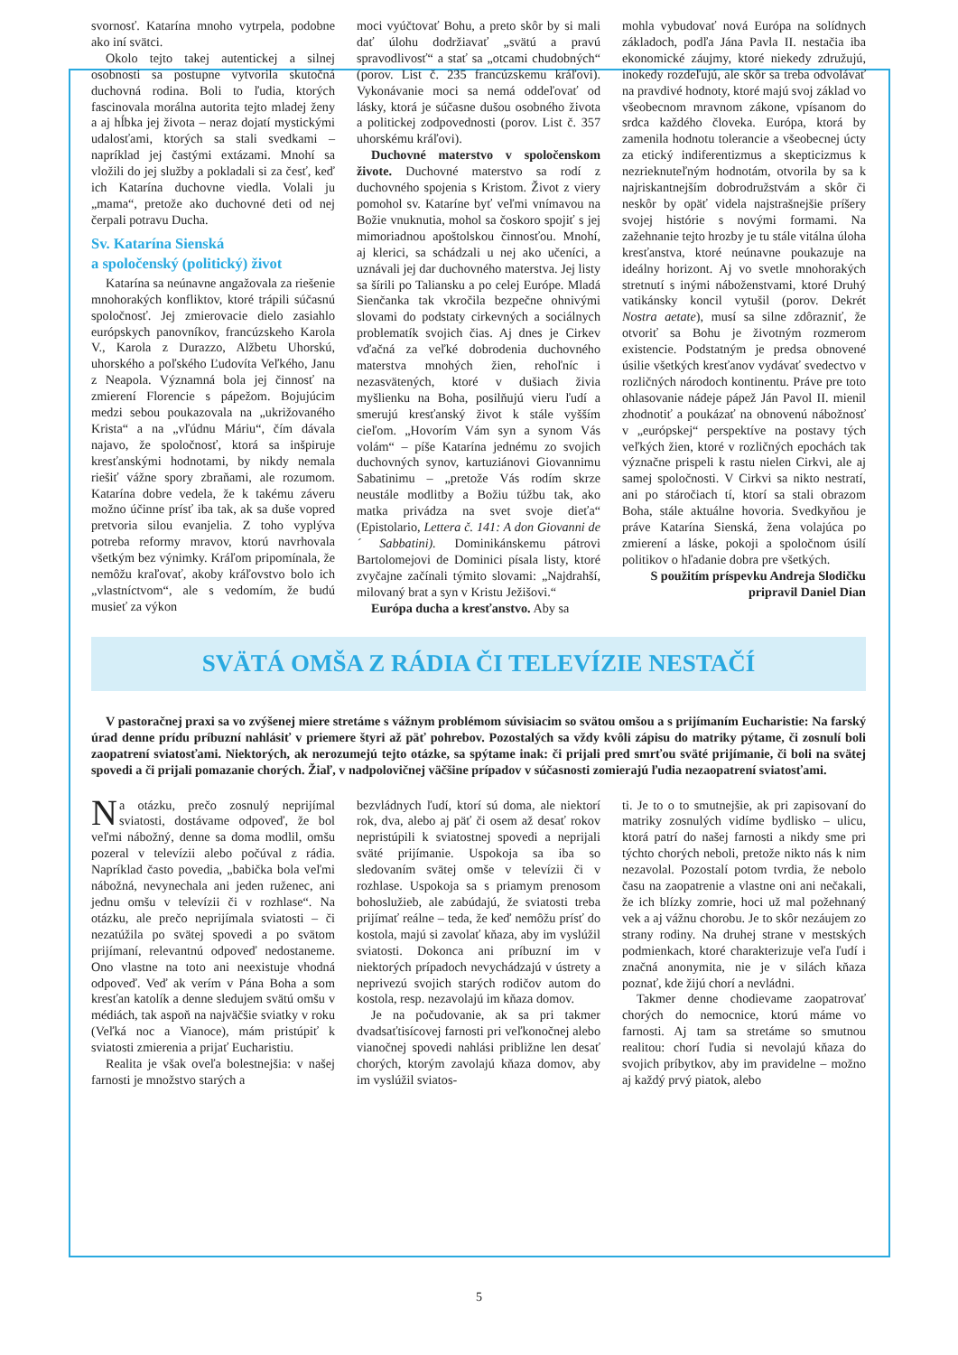svornosť. Katarína mnoho vytrpela, podobne ako iní svätci.
Okolo tejto takej autentickej a silnej osobnosti sa postupne vytvorila skutočná duchovná rodina. Boli to ľudia, ktorých fascinovala morálna autorita tejto mladej ženy a aj hĺbka jej života – neraz dojatí mystickými udalosťami, ktorých sa stali svedkami – napríklad jej častými extázami. Mnohí sa vložili do jej služby a pokladali si za česť, keď ich Katarína duchovne viedla. Volali ju „mama“, pretože ako duchovné deti od nej čerpali potravu Ducha.
Sv. Katarína Sienská
a spoločenský (politický) život
Katarína sa neúnavne angažovala za riešenie mnohorakých konfliktov, ktoré trápili súčasnú spoločnosť. Jej zmierovacie dielo zasiahlo európskych panovníkov, francúzskeho Karola V., Karola z Durazzo, Alžbetu Uhorskú, uhorského a poľského Ľudovíta Veľkého, Janu z Neapola. Významná bola jej činnosť na zmierení Florencie s pápežom. Bojujúcim medzi sebou poukazovala na „ukrižovaného Krista“ a na „vľúdnu Máriu“, čím dávala najavo, že spoločnosť, ktorá sa inšpiruje kresťanskými hodnotami, by nikdy nemala riešiť vážne spory zbraňami, ale rozumom. Katarína dobre vedela, že k takému záveru možno účinne prísť iba tak, ak sa duše vopred pretvoria silou evanjelia. Z toho vyplýva potreba reformy mravov, ktorú navrhovala všetkým bez výnimky. Kráľom pripomínala, že nemôžu kraľovať, akoby kráľovstvo bolo ich „vlastníctvom“, ale s vedomím, že budú musieť za výkon
moci vyúčtovať Bohu, a preto skôr by si mali dať úlohu dodržiavať „svätú a pravú spravodlivosť“ a stať sa „otcami chudobných“ (porov. List č. 235 francúzskemu kráľovi). Vykonávanie moci sa nemá oddeľovať od lásky, ktorá je súčasne dušou osobného života a politickej zodpovednosti (porov. List č. 357 uhorskému kráľovi).
Duchovné materstvo v spoločenskom živote. Duchovné materstvo sa rodí z duchovného spojenia s Kristom. Život z viery pomohol sv. Kataríne byť veľmi vnímavou na Božie vnuknutia, mohol sa čoskoro spojiť s jej mimoriadnou apoštolskou činnosťou. Mnohí, aj klerici, sa schádzali u nej ako učeníci, a uznávali jej dar duchovného materstva. Jej listy sa šírili po Taliansku a po celej Európe. Mladá Sienčanka tak vkročila bezpečne ohnivými slovami do podstaty cirkevných a sociálnych problematík svojich čias. Aj dnes je Cirkev vďačná za veľké dobrodenia duchovného materstva mnohých žien, rehoľníc i nezasvätených, ktoré v dušiach živia myšlienku na Boha, posilňujú vieru ľudí a smerujú kresťanský život k stále vyšším cieľom. „Hovorím Vám syn a synom Vás volám“ – píše Katarína jednému zo svojich duchovných synov, kartuziánovi Giovannimu Sabatinimu – „pretože Vás rodím skrze neustále modlitby a Božiu túžbu tak, ako matka privádza na svet svoje dieťa“ (Epistolario, Lettera č. 141: A don Giovanni de´ Sabbatini). Dominikánskemu pátrovi Bartolomejovi de Dominici písala listy, ktoré zvyčajne začínali týmito slovami: „Najdrahší, milovaný brat a syn v Kristu Ježišovi.“
Európa ducha a kresťanstvo. Aby sa
mohla vybudovať nová Európa na solídnych základoch, podľa Jána Pavla II. nestačia iba ekonomické záujmy, ktoré niekedy združujú, inokedy rozdeľujú, ale skôr sa treba odvolávať na pravdivé hodnoty, ktoré majú svoj základ vo všeobecnom mravnom zákone, vpísanom do srdca každého človeka. Európa, ktorá by zamenila hodnotu tolerancie a všeobecnej úcty za etický indiferentizmus a skepticizmus k nezrieknuteľným hodnotám, otvorila by sa k najriskantnejším dobrodružstvám a skôr či neskôr by opäť videla najstrašnejšie príšery svojej histórie s novými formami. Na zažehnanie tejto hrozby je tu stále vitálna úloha kresťanstva, ktoré neúnavne poukazuje na ideálny horizont. Aj vo svetle mnohorakých stretnutí s inými náboženstvami, ktoré Druhý vatikánsky koncil vytušil (porov. Dekrét Nostra aetate), musí sa silne zdôrazniť, že otvoriť sa Bohu je životným rozmerom existencie. Podstatným je predsa obnovené úsilie všetkých kresťanov vydávať svedectvo v rozličných národoch kontinentu. Práve pre toto ohlasovanie nádeje pápež Ján Pavol II. mienil zhodnotiť a poukázať na obnovenú nábožnosť v „európskej“ perspektíve na postavy tých veľkých žien, ktoré v rozličných epochách tak význačne prispeli k rastu nielen Cirkvi, ale aj samej spoločnosti. V Cirkvi sa nikto nestratí, ani po stáročiach tí, ktorí sa stali obrazom Boha, stále aktuálne hovoria. Svedkyňou je práve Katarína Sienská, žena volajúca po zmierení a láske, pokoji a spoločnom úsilí politikov o hľadanie dobra pre všetkých.
S použitím príspevku Andreja Slodičku
pripravil Daniel Dian
SVÄTÁ OMŠA Z RÁDIA ČI TELEVÍZIE NESTAČÍ
V pastoračnej praxi sa vo zvýšenej miere stretáme s vážnym problémom súvisiacim so svätou omšou a s prijímaním Eucharistie: Na farský úrad denne prídu príbuzní nahlásiť v priemere štyri až päť pohrebov. Pozostalých sa vždy kvôli zápisu do matriky pýtame, či zosnulí boli zaopatrení sviatosťami. Niektorých, ak nerozumejú tejto otázke, sa spýtame inak: či prijali pred smrťou sväté prijímanie, či boli na svätej spovedi a či prijali pomazanie chorých. Žiaľ, v nadpolovičnej väčšine prípadov v súčasnosti zomierajú ľudia nezaopatrení sviatosťami.
Na otázku, prečo zosnulý neprijímal sviatosti, dostávame odpoveď, že bol veľmi nábožný, denne sa doma modlil, omšu pozeral v televízii alebo počúval z rádia. Napríklad často povedia, „babička bola veľmi nábožná, nevynechala ani jeden ruženec, ani jednu omšu v televízii či v rozhlase“. Na otázku, ale prečo neprijímala sviatosti – či nezatúžila po svätej spovedi a po svätom prijímaní, relevantnú odpoveď nedostaneme. Ono vlastne na toto ani neexistuje vhodná odpoveď. Veď ak verím v Pána Boha a som kresťan katolík a denne sledujem svätú omšu v médiách, tak aspoň na najväčšie sviatky v roku (Veľká noc a Vianoce), mám pristúpiť k sviatosti zmierenia a prijať Eucharistiu.
Realita je však oveľa bolestnejšia: v našej farnosti je množstvo starých a
bezvládnych ľudí, ktorí sú doma, ale niektorí rok, dva, alebo aj päť či osem až desať rokov nepristúpili k sviatostnej spovedi a neprijali sväté prijímanie. Uspokoja sa iba so sledovaním svätej omše v televízii či v rozhlase. Uspokoja sa s priamym prenosom bohoslužieb, ale zabúdajú, že sviatosti treba prijímať reálne – teda, že keď nemôžu prísť do kostola, majú si zavolať kňaza, aby im vyslúžil sviatosti. Dokonca ani príbuzní im v niektorých prípadoch nevychádzajú v ústrety a neprivezú svojich starých rodičov autom do kostola, resp. nezavolajú im kňaza domov.
Je na počudovanie, ak sa pri takmer dvadsaťtisícovej farnosti pri veľkonočnej alebo vianočnej spovedi nahlási približne len desať chorých, ktorým zavolajú kňaza domov, aby im vyslúžil sviatos-
ti. Je to o to smutnejšie, ak pri zapisovaní do matriky zosnulých vidíme bydlisko – ulicu, ktorá patrí do našej farnosti a nikdy sme pri týchto chorých neboli, pretože nikto nás k nim nezavolal. Pozostalí potom tvrdia, že nebolo času na zaopatrenie a vlastne oni ani nečakali, že ich blízky zomrie, hoci už mal požehnaný vek a aj vážnu chorobu. Je to skôr nezáujem zo strany rodiny. Na druhej strane v mestských podmienkach, ktoré charakterizuje veľa ľudí i značná anonymita, nie je v silách kňaza poznať, kde žijú chorí a nevládni.
Takmer denne chodievame zaopatrovať chorých do nemocnice, ktorú máme vo farnosti. Aj tam sa stretáme so smutnou realitou: chorí ľudia si nevolajú kňaza do svojich príbytkov, aby im pravidelne – možno aj každý prvý piatok, alebo
5